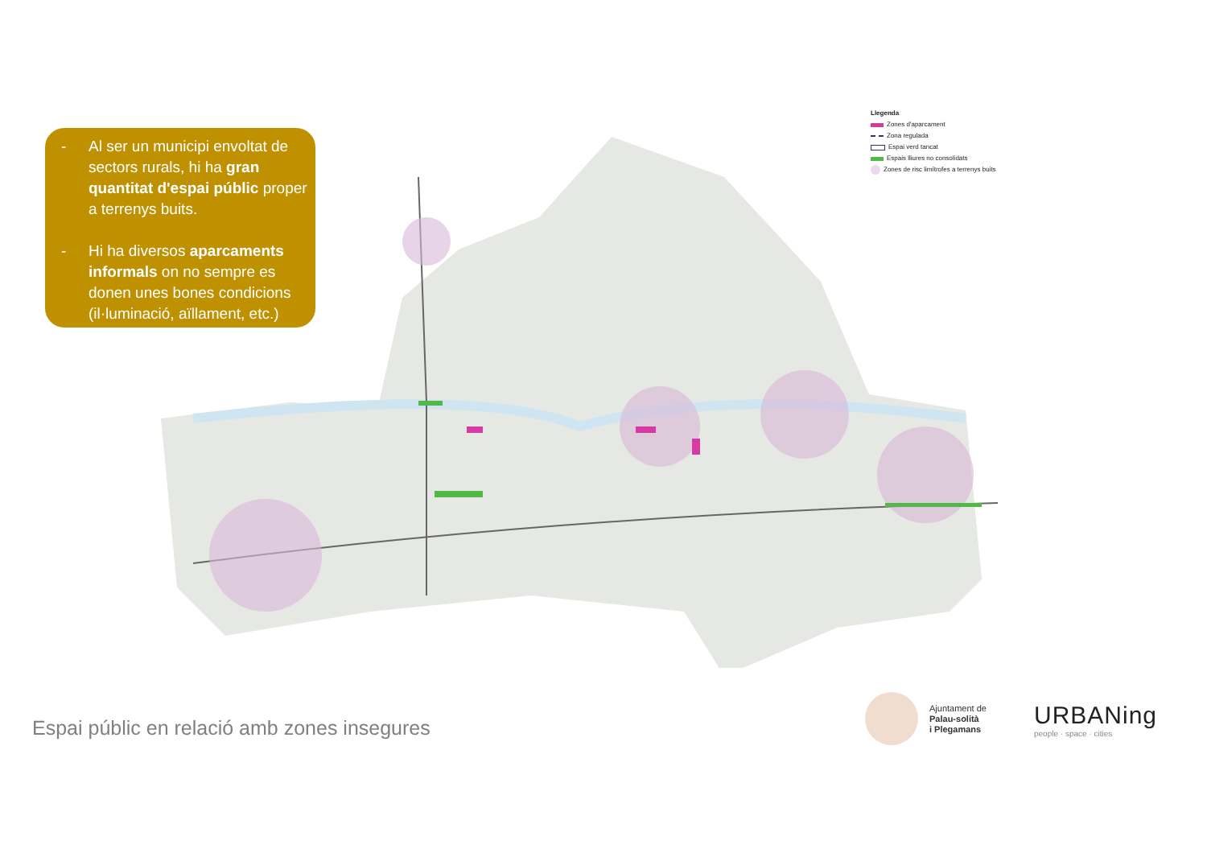- Al ser un municipi envoltat de sectors rurals, hi ha gran quantitat d'espai públic proper a terrenys buits.
- Hi ha diversos aparcaments informals on no sempre es donen unes bones condicions (il·luminació, aïllament, etc.)
Llegenda
Zones d'aparcament
Zona regulada
Espai verd tancat
Espais lliures no consolidats
Zones de risc limítrofes a terrenys buits
Espai públic en relació amb zones insegures
Ajuntament de
Palau-solità
i Plegamans
URBANing
people · space · cities